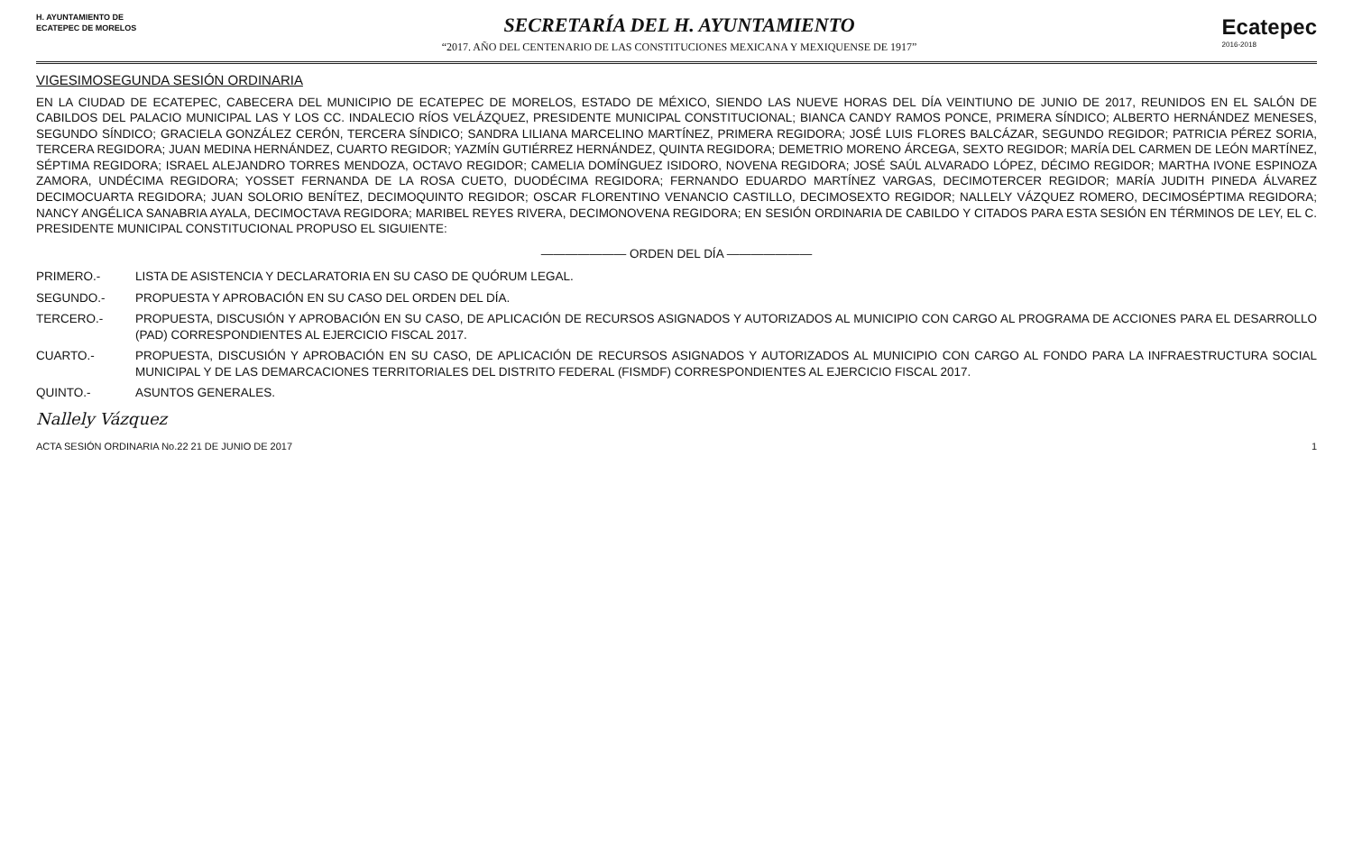H. AYUNTAMIENTO DE
ECATEPEC DE MORELOS
SECRETARÍA DEL H. AYUNTAMIENTO
“2017. AÑO DEL CENTENARIO DE LAS CONSTITUCIONES MEXICANA Y MEXIQUENSE DE 1917”
Ecatepec
2016-2018
VIGESIMOSEGUNDA SESIÓN ORDINARIA
EN LA CIUDAD DE ECATEPEC, CABECERA DEL MUNICIPIO DE ECATEPEC DE MORELOS, ESTADO DE MÉXICO, SIENDO LAS NUEVE HORAS DEL DÍA VEINTIUNO DE JUNIO DE 2017, REUNIDOS EN EL SALÓN DE CABILDOS DEL PALACIO MUNICIPAL LAS Y LOS CC. INDALECIO RÍOS VELÁZQUEZ, PRESIDENTE MUNICIPAL CONSTITUCIONAL; BIANCA CANDY RAMOS PONCE, PRIMERA SÍNDICO; ALBERTO HERNÁNDEZ MENESES, SEGUNDO SÍNDICO; GRACIELA GONZÁLEZ CERÓN, TERCERA SÍNDICO; SANDRA LILIANA MARCELINO MARTÍNEZ, PRIMERA REGIDORA; JOSÉ LUIS FLORES BALCÁZAR, SEGUNDO REGIDOR; PATRICIA PÉREZ SORIA, TERCERA REGIDORA; JUAN MEDINA HERNÁNDEZ, CUARTO REGIDOR; YAZMÍN GUTIÉRREZ HERNÁNDEZ, QUINTA REGIDORA; DEMETRIO MORENO ÁRCEGA, SEXTO REGIDOR; MARÍA DEL CARMEN DE LEÓN MARTÍNEZ, SÉPTIMA REGIDORA; ISRAEL ALEJANDRO TORRES MENDOZA, OCTAVO REGIDOR; CAMELIA DOMÍNGUEZ ISIDORO, NOVENA REGIDORA; JOSÉ SAÚL ALVARADO LÓPEZ, DÉCIMO REGIDOR; MARTHA IVONE ESPINOZA ZAMORA, UNDÉCIMA REGIDORA; YOSSET FERNANDA DE LA ROSA CUETO, DUODÉCIMA REGIDORA; FERNANDO EDUARDO MARTÍNEZ VARGAS, DECIMOTERCER REGIDOR; MARÍA JUDITH PINEDA ÁLVAREZ DECIMOCUARTA REGIDORA; JUAN SOLORIO BENÍTEZ, DECIMOQUINTO REGIDOR; OSCAR FLORENTINO VENANCIO CASTILLO, DECIMOSEXTO REGIDOR; NALLELY VÁZQUEZ ROMERO, DECIMOSÉPTIMA REGIDORA; NANCY ANGÉLICA SANABRIA AYALA, DECIMOCTAVA REGIDORA; MARIBEL REYES RIVERA, DECIMONOVENA REGIDORA; EN SESIÓN ORDINARIA DE CABILDO Y CITADOS PARA ESTA SESIÓN EN TÉRMINOS DE LEY, EL C. PRESIDENTE MUNICIPAL CONSTITUCIONAL PROPUSO EL SIGUIENTE:
——————— ORDEN DEL DÍA ———————
PRIMERO.- LISTA DE ASISTENCIA Y DECLARATORIA EN SU CASO DE QUÓRUM LEGAL.
SEGUNDO.- PROPUESTA Y APROBACIÓN EN SU CASO DEL ORDEN DEL DÍA.
TERCERO.- PROPUESTA, DISCUSIÓN Y APROBACIÓN EN SU CASO, DE APLICACIÓN DE RECURSOS ASIGNADOS Y AUTORIZADOS AL MUNICIPIO CON CARGO AL PROGRAMA DE ACCIONES PARA EL DESARROLLO (PAD) CORRESPONDIENTES AL EJERCICIO FISCAL 2017.
CUARTO.- PROPUESTA, DISCUSIÓN Y APROBACIÓN EN SU CASO, DE APLICACIÓN DE RECURSOS ASIGNADOS Y AUTORIZADOS AL MUNICIPIO CON CARGO AL FONDO PARA LA INFRAESTRUCTURA SOCIAL MUNICIPAL Y DE LAS DEMARCACIONES TERRITORIALES DEL DISTRITO FEDERAL (FISMDF) CORRESPONDIENTES AL EJERCICIO FISCAL 2017.
QUINTO.- ASUNTOS GENERALES.
Nallely Vázquez
ACTA SESIÓN ORDINARIA No.22 21 DE JUNIO DE 2017 1